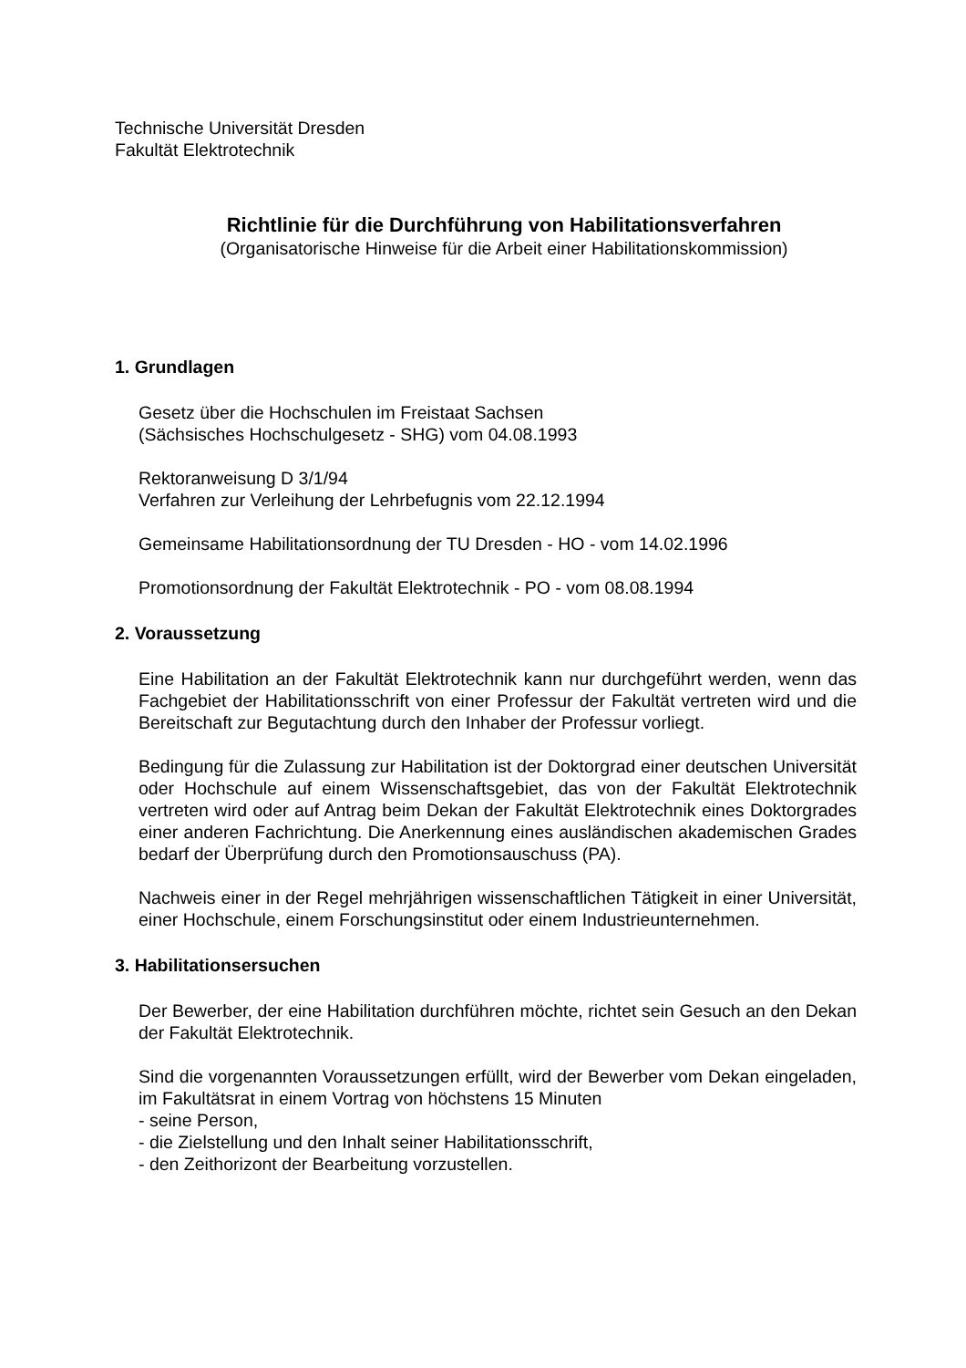Technische Universität Dresden
Fakultät Elektrotechnik
Richtlinie für die Durchführung von Habilitationsverfahren
(Organisatorische Hinweise für die Arbeit einer Habilitationskommission)
1. Grundlagen
Gesetz über die Hochschulen im Freistaat Sachsen
(Sächsisches Hochschulgesetz - SHG) vom 04.08.1993
Rektoranweisung D 3/1/94
Verfahren zur Verleihung der Lehrbefugnis vom 22.12.1994
Gemeinsame Habilitationsordnung der TU Dresden - HO - vom 14.02.1996
Promotionsordnung der Fakultät Elektrotechnik - PO - vom 08.08.1994
2. Voraussetzung
Eine Habilitation an der Fakultät Elektrotechnik kann nur durchgeführt werden, wenn das Fachgebiet der Habilitationsschrift von einer Professur der Fakultät vertreten wird und die Bereitschaft zur Begutachtung durch den Inhaber der Professur vorliegt.
Bedingung für die Zulassung zur Habilitation ist der Doktorgrad einer deutschen Universität oder Hochschule auf einem Wissenschaftsgebiet, das von der Fakultät Elektrotechnik vertreten wird oder auf Antrag beim Dekan der Fakultät Elektrotechnik eines Doktorgrades einer anderen Fachrichtung. Die Anerkennung eines ausländischen akademischen Grades bedarf der Überprüfung durch den Promotionsauschuss (PA).
Nachweis einer in der Regel mehrjährigen wissenschaftlichen Tätigkeit in einer Universität, einer Hochschule, einem Forschungsinstitut oder einem Industrieunternehmen.
3. Habilitationsersuchen
Der Bewerber, der eine Habilitation durchführen möchte, richtet sein Gesuch an den Dekan der Fakultät Elektrotechnik.
Sind die vorgenannten Voraussetzungen erfüllt, wird der Bewerber vom Dekan eingeladen, im Fakultätsrat in einem Vortrag von höchstens 15 Minuten
- seine Person,
- die Zielstellung und den Inhalt seiner Habilitationsschrift,
- den Zeithorizont der Bearbeitung vorzustellen.